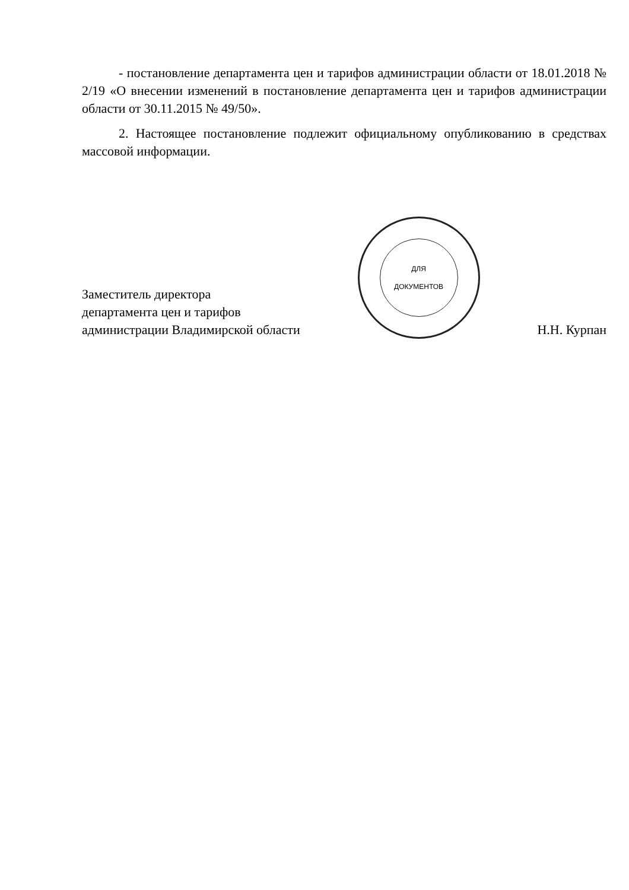- постановление департамента цен и тарифов администрации области от 18.01.2018 № 2/19 «О внесении изменений в постановление департамента цен и тарифов администрации области от 30.11.2015 № 49/50».
2. Настоящее постановление подлежит официальному опубликованию в средствах массовой информации.
Заместитель директора
департамента цен и тарифов
администрации Владимирской области
ДЛЯ
ДОКУМЕНТОВ
Н.Н. Курпан